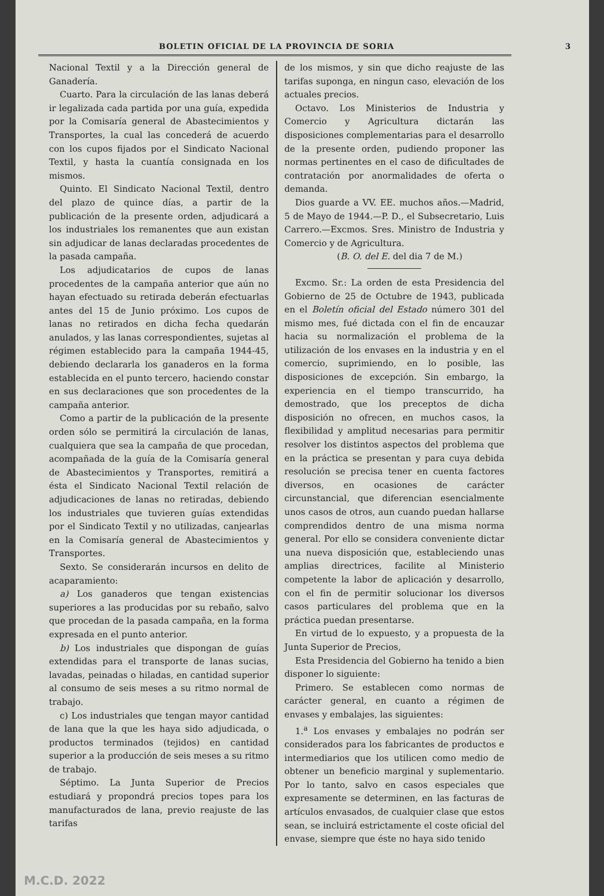BOLETIN OFICIAL DE LA PROVINCIA DE SORIA 3
Nacional Textil y a la Dirección general de Ganadería.
Cuarto. Para la circulación de las lanas deberá ir legalizada cada partida por una guía, expedida por la Comisaría general de Abastecimientos y Transportes, la cual las concederá de acuerdo con los cupos fijados por el Sindicato Nacional Textil, y hasta la cuantía consignada en los mismos.
Quinto. El Sindicato Nacional Textil, dentro del plazo de quince días, a partir de la publicación de la presente orden, adjudicará a los industriales los remanentes que aun existan sin adjudicar de lanas declaradas procedentes de la pasada campaña.
Los adjudicatarios de cupos de lanas procedentes de la campaña anterior que aún no hayan efectuado su retirada deberán efectuarlas antes del 15 de Junio próximo. Los cupos de lanas no retirados en dicha fecha quedarán anulados, y las lanas correspondientes, sujetas al régimen establecido para la campaña 1944-45, debiendo declararla los ganaderos en la forma establecida en el punto tercero, haciendo constar en sus declaraciones que son procedentes de la campaña anterior.
Como a partir de la publicación de la presente orden sólo se permitirá la circulación de lanas, cualquiera que sea la campaña de que procedan, acompañada de la guía de la Comisaría general de Abastecimientos y Transportes, remitirá a ésta el Sindicato Nacional Textil relación de adjudicaciones de lanas no retiradas, debiendo los industriales que tuvieren guías extendidas por el Sindicato Textil y no utilizadas, canjearlas en la Comisaría general de Abastecimientos y Transportes.
Sexto. Se considerarán incursos en delito de acaparamiento:
a) Los ganaderos que tengan existencias superiores a las producidas por su rebaño, salvo que procedan de la pasada campaña, en la forma expresada en el punto anterior.
b) Los industriales que dispongan de guías extendidas para el transporte de lanas sucias, lavadas, peinadas o hiladas, en cantidad superior al consumo de seis meses a su ritmo normal de trabajo.
c) Los industriales que tengan mayor cantidad de lana que la que les haya sido adjudicada, o productos terminados (tejidos) en cantidad superior a la producción de seis meses a su ritmo de trabajo.
Séptimo. La Junta Superior de Precios estudiará y propondrá precios topes para los manufacturados de lana, previo reajuste de las tarifas
de los mismos, y sin que dicho reajuste de las tarifas suponga, en ningun caso, elevación de los actuales precios.
Octavo. Los Ministerios de Industria y Comercio y Agricultura dictarán las disposiciones complementarias para el desarrollo de la presente orden, pudiendo proponer las normas pertinentes en el caso de dificultades de contratación por anormalidades de oferta o demanda.
Dios guarde a VV. EE. muchos años.—Madrid, 5 de Mayo de 1944.—P. D., el Subsecretario, Luis Carrero.—Excmos. Sres. Ministro de Industria y Comercio y de Agricultura.
(B. O. del E. del dia 7 de M.)
Excmo. Sr.: La orden de esta Presidencia del Gobierno de 25 de Octubre de 1943, publicada en el Boletín oficial del Estado número 301 del mismo mes, fué dictada con el fin de encauzar hacia su normalización el problema de la utilización de los envases en la industria y en el comercio, suprimiendo, en lo posible, las disposiciones de excepción. Sin embargo, la experiencia en el tiempo transcurrido, ha demostrado, que los preceptos de dicha disposición no ofrecen, en muchos casos, la flexibilidad y amplitud necesarias para permitir resolver los distintos aspectos del problema que en la práctica se presentan y para cuya debida resolución se precisa tener en cuenta factores diversos, en ocasiones de carácter circunstancial, que diferencian esencialmente unos casos de otros, aun cuando puedan hallarse comprendidos dentro de una misma norma general. Por ello se considera conveniente dictar una nueva disposición que, estableciendo unas amplias directrices, facilite al Ministerio competente la labor de aplicación y desarrollo, con el fin de permitir solucionar los diversos casos particulares del problema que en la práctica puedan presentarse.
En virtud de lo expuesto, y a propuesta de la Junta Superior de Precios,
Esta Presidencia del Gobierno ha tenido a bien disponer lo siguiente:
Primero. Se establecen como normas de carácter general, en cuanto a régimen de envases y embalajes, las siguientes:
1.<sup>a</sup> Los envases y embalajes no podrán ser considerados para los fabricantes de productos e intermediarios que los utilicen como medio de obtener un beneficio marginal y suplementario. Por lo tanto, salvo en casos especiales que expresamente se determinen, en las facturas de artículos envasados, de cualquier clase que estos sean, se incluirá estrictamente el coste oficial del envase, siempre que éste no haya sido tenido
M.C.D. 2022